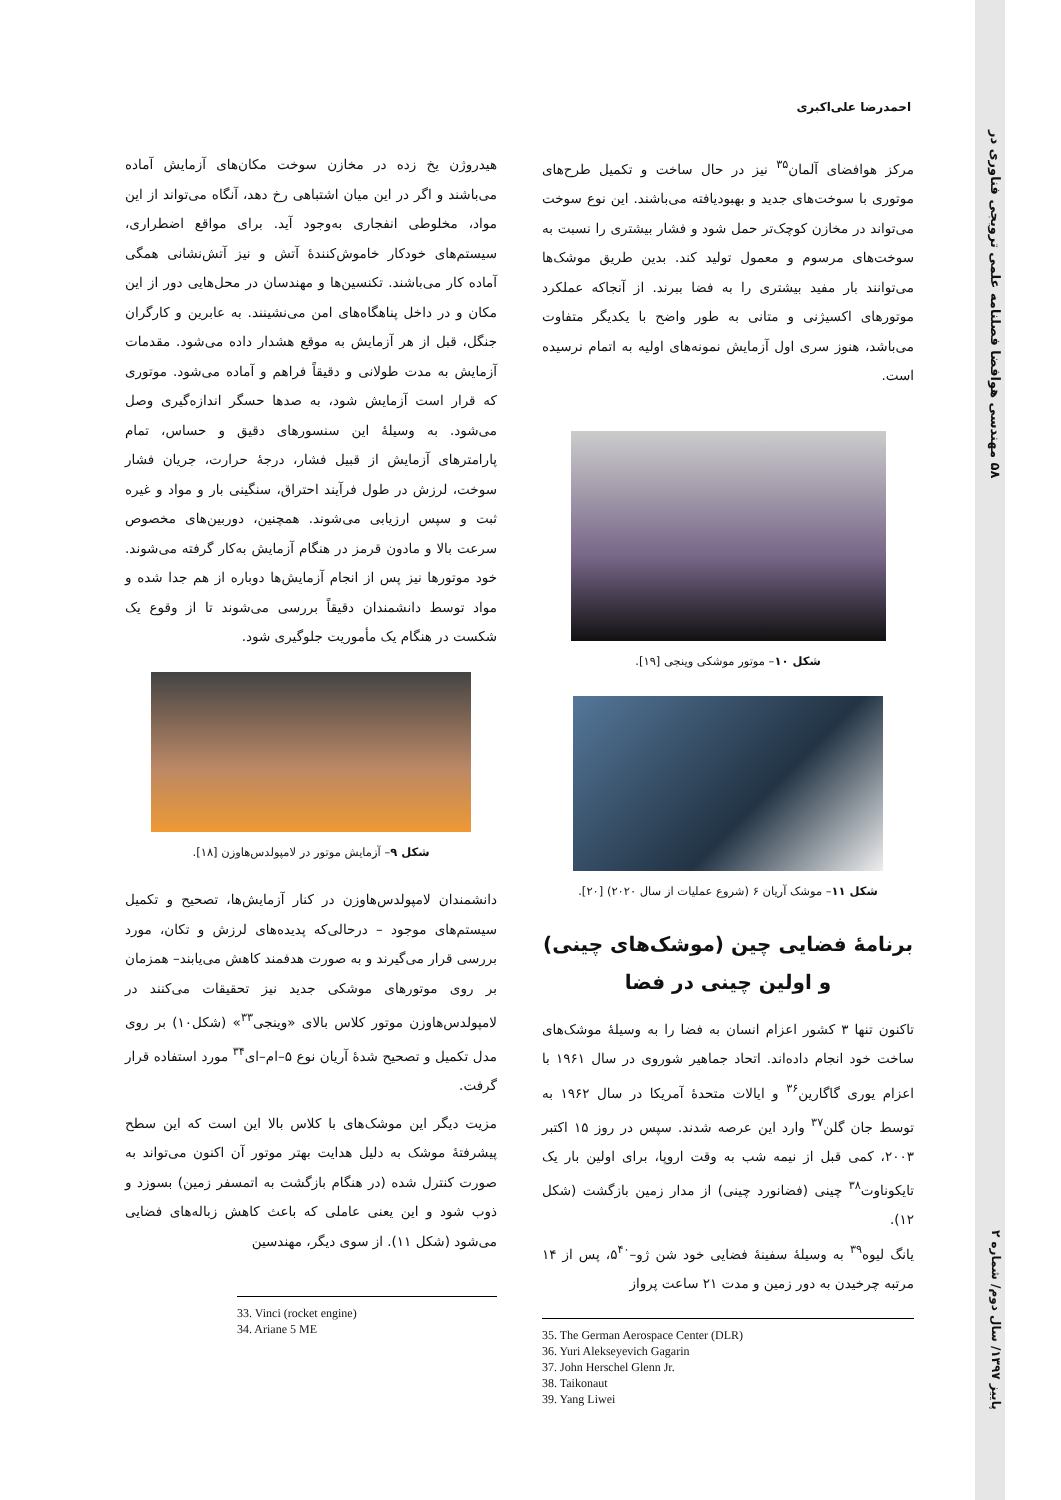۵۸ مهندسی هوافضا فصلنامه علمی ترویجی فناوری در
پاییز ۱۳۹۷/ سال دوم/ شماره ۲
احمدرضا علی‌اکبری
هیدروژن یخ زده در مخازن سوخت مکان‌های آزمایش آماده می‌باشند و اگر در این میان اشتباهی رخ دهد، آنگاه می‌تواند از این مواد، مخلوطی انفجاری به‌وجود آید. برای مواقع اضطراری، سیستم‌های خودکار خاموش‌کنندهٔ آتش و نیز آتش‌نشانی همگی آماده کار می‌باشند. تکنسین‌ها و مهندسان در محل‌هایی دور از این مکان و در داخل پناهگاه‌های امن می‌نشینند. به عابرین و کارگران جنگل، قبل از هر آزمایش به موقع هشدار داده می‌شود. مقدمات آزمایش به مدت طولانی و دقیقاً فراهم و آماده می‌شود. موتوری که قرار است آزمایش شود، به صدها حسگر اندازه‌گیری وصل می‌شود. به وسیلهٔ این سنسورهای دقیق و حساس، تمام پارامترهای آزمایش از قبیل فشار، درجهٔ حرارت، جریان فشار سوخت، لرزش در طول فرآیند احتراق، سنگینی بار و مواد و غیره ثبت و سپس ارزیابی می‌شوند. همچنین، دوربین‌های مخصوص سرعت بالا و مادون قرمز در هنگام آزمایش به‌کار گرفته می‌شوند. خود موتورها نیز پس از انجام آزمایش‌ها دوباره از هم جدا شده و مواد توسط دانشمندان دقیقاً بررسی می‌شوند تا از وقوع یک شکست در هنگام یک مأموریت جلوگیری شود.
شکل ۹– آزمایش موتور در لامپولدس‌هاوزن [۱۸].
دانشمندان لامپولدس‌هاوزن در کنار آزمایش‌ها، تصحیح و تکمیل سیستم‌های موجود – درحالی‌که پدیده‌های لرزش و تکان، مورد بررسی قرار می‌گیرند و به صورت هدفمند کاهش می‌یابند– همزمان بر روی موتورهای موشکی جدید نیز تحقیقات می‌کنند در لامپولدس‌هاوزن موتور کلاس بالای «وینجی<sup>۳۳</sup>» (شکل۱۰) بر روی مدل تکمیل و تصحیح شدهٔ آریان نوع ۵–ام–ای<sup>۳۴</sup> مورد استفاده قرار گرفت.
مزیت دیگر این موشک‌های با کلاس بالا این است که این سطح پیشرفتهٔ موشک به دلیل هدایت بهتر موتور آن اکنون می‌تواند به صورت کنترل شده (در هنگام بازگشت به اتمسفر زمین) بسوزد و ذوب شود و این یعنی عاملی که باعث کاهش زباله‌های فضایی می‌شود (شکل ۱۱). از سوی دیگر، مهندسین
33. Vinci (rocket engine)
34. Ariane 5 ME
مرکز هوافضای آلمان<sup>۳۵</sup> نیز در حال ساخت و تکمیل طرح‌های موتوری با سوخت‌های جدید و بهبودیافته می‌باشند. این نوع سوخت می‌تواند در مخازن کوچک‌تر حمل شود و فشار بیشتری را نسبت به سوخت‌های مرسوم و معمول تولید کند. بدین طریق موشک‌ها می‌توانند بار مفید بیشتری را به فضا ببرند. از آنجاکه عملکرد موتورهای اکسیژنی و متانی به طور واضح با یکدیگر متفاوت می‌باشد، هنوز سری اول آزمایش نمونه‌های اولیه به اتمام نرسیده است.
شکل ۱۰– موتور موشکی وینجی [۱۹].
شکل ۱۱– موشک آریان ۶ (شروع عملیات از سال ۲۰۲۰) [۲۰].
برنامهٔ فضایی چین (موشک‌های چینی) و اولین چینی در فضا
تاکنون تنها ۳ کشور اعزام انسان به فضا را به وسیلهٔ موشک‌های ساخت خود انجام داده‌اند. اتحاد جماهیر شوروی در سال ۱۹۶۱ با اعزام یوری گاگارین<sup>۳۶</sup> و ایالات متحدهٔ آمریکا در سال ۱۹۶۲ به توسط جان گلن<sup>۳۷</sup> وارد این عرصه شدند. سپس در روز ۱۵ اکتبر ۲۰۰۳، کمی قبل از نیمه شب به وقت اروپا، برای اولین بار یک تایکوناوت<sup>۳۸</sup> چینی (فضانورد چینی) از مدار زمین بازگشت (شکل ۱۲).
یانگ لیوه<sup>۳۹</sup> به وسیلهٔ سفینهٔ فضایی خود شن ژو–۵<sup>۴۰</sup>، پس از ۱۴ مرتبه چرخیدن به دور زمین و مدت ۲۱ ساعت پرواز
35. The German Aerospace Center (DLR)
36. Yuri Alekseyevich Gagarin
37. John Herschel Glenn Jr.
38. Taikonaut
39. Yang Liwei